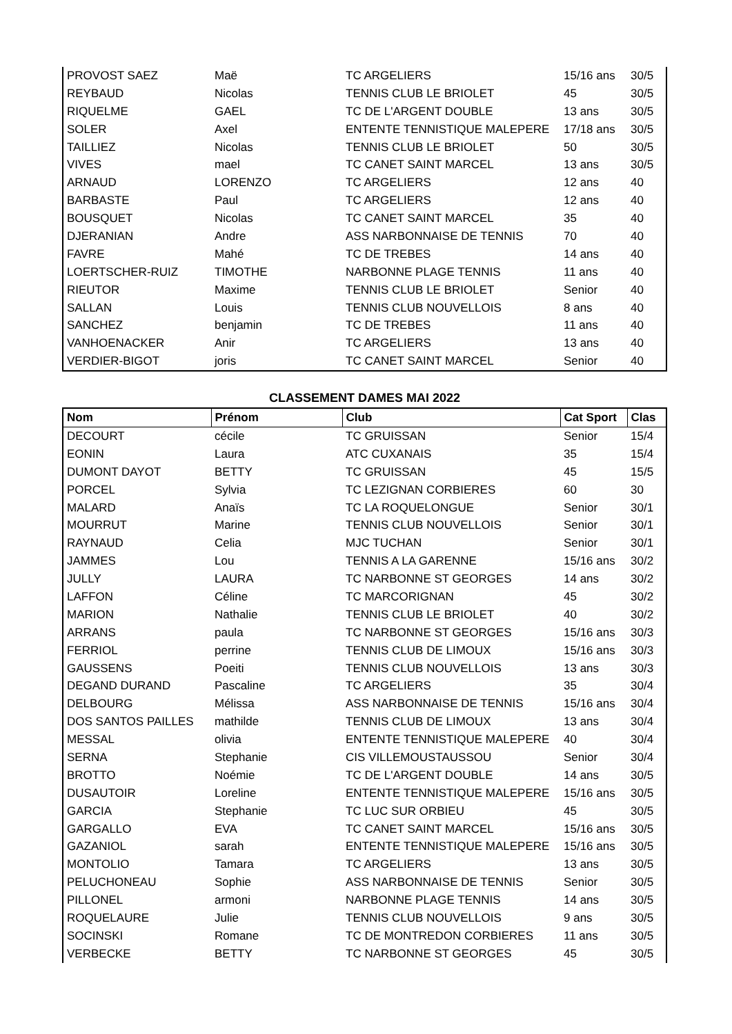| PROVOST SAEZ | Maë | TC ARGELIERS | 15/16 ans | 30/5 |
| REYBAUD | Nicolas | TENNIS CLUB LE BRIOLET | 45 | 30/5 |
| RIQUELME | GAEL | TC DE L'ARGENT DOUBLE | 13 ans | 30/5 |
| SOLER | Axel | ENTENTE TENNISTIQUE MALEPERE | 17/18 ans | 30/5 |
| TAILLIEZ | Nicolas | TENNIS CLUB LE BRIOLET | 50 | 30/5 |
| VIVES | mael | TC CANET SAINT MARCEL | 13 ans | 30/5 |
| ARNAUD | LORENZO | TC ARGELIERS | 12 ans | 40 |
| BARBASTE | Paul | TC ARGELIERS | 12 ans | 40 |
| BOUSQUET | Nicolas | TC CANET SAINT MARCEL | 35 | 40 |
| DJERANIAN | Andre | ASS NARBONNAISE DE TENNIS | 70 | 40 |
| FAVRE | Mahé | TC DE TREBES | 14 ans | 40 |
| LOERTSCHER-RUIZ | TIMOTHE | NARBONNE PLAGE TENNIS | 11 ans | 40 |
| RIEUTOR | Maxime | TENNIS CLUB LE BRIOLET | Senior | 40 |
| SALLAN | Louis | TENNIS CLUB NOUVELLOIS | 8 ans | 40 |
| SANCHEZ | benjamin | TC DE TREBES | 11 ans | 40 |
| VANHOENACKER | Anir | TC ARGELIERS | 13 ans | 40 |
| VERDIER-BIGOT | joris | TC CANET SAINT MARCEL | Senior | 40 |
CLASSEMENT DAMES MAI 2022
| Nom | Prénom | Club | Cat Sport | Clas |
| --- | --- | --- | --- | --- |
| DECOURT | cécile | TC GRUISSAN | Senior | 15/4 |
| EONIN | Laura | ATC CUXANAIS | 35 | 15/4 |
| DUMONT DAYOT | BETTY | TC GRUISSAN | 45 | 15/5 |
| PORCEL | Sylvia | TC LEZIGNAN CORBIERES | 60 | 30 |
| MALARD | Anaïs | TC LA ROQUELONGUE | Senior | 30/1 |
| MOURRUT | Marine | TENNIS CLUB NOUVELLOIS | Senior | 30/1 |
| RAYNAUD | Celia | MJC TUCHAN | Senior | 30/1 |
| JAMMES | Lou | TENNIS A LA GARENNE | 15/16 ans | 30/2 |
| JULLY | LAURA | TC NARBONNE ST GEORGES | 14 ans | 30/2 |
| LAFFON | Céline | TC MARCORIGNAN | 45 | 30/2 |
| MARION | Nathalie | TENNIS CLUB LE BRIOLET | 40 | 30/2 |
| ARRANS | paula | TC NARBONNE ST GEORGES | 15/16 ans | 30/3 |
| FERRIOL | perrine | TENNIS CLUB DE LIMOUX | 15/16 ans | 30/3 |
| GAUSSENS | Poeiti | TENNIS CLUB NOUVELLOIS | 13 ans | 30/3 |
| DEGAND DURAND | Pascaline | TC ARGELIERS | 35 | 30/4 |
| DELBOURG | Mélissa | ASS NARBONNAISE DE TENNIS | 15/16 ans | 30/4 |
| DOS SANTOS PAILLES | mathilde | TENNIS CLUB DE LIMOUX | 13 ans | 30/4 |
| MESSAL | olivia | ENTENTE TENNISTIQUE MALEPERE | 40 | 30/4 |
| SERNA | Stephanie | CIS VILLEMOUSTAUSSOU | Senior | 30/4 |
| BROTTO | Noémie | TC DE L'ARGENT DOUBLE | 14 ans | 30/5 |
| DUSAUTOIR | Loreline | ENTENTE TENNISTIQUE MALEPERE | 15/16 ans | 30/5 |
| GARCIA | Stephanie | TC LUC SUR ORBIEU | 45 | 30/5 |
| GARGALLO | EVA | TC CANET SAINT MARCEL | 15/16 ans | 30/5 |
| GAZANIOL | sarah | ENTENTE TENNISTIQUE MALEPERE | 15/16 ans | 30/5 |
| MONTOLIO | Tamara | TC ARGELIERS | 13 ans | 30/5 |
| PELUCHONEAU | Sophie | ASS NARBONNAISE DE TENNIS | Senior | 30/5 |
| PILLONEL | armoni | NARBONNE PLAGE TENNIS | 14 ans | 30/5 |
| ROQUELAURE | Julie | TENNIS CLUB NOUVELLOIS | 9 ans | 30/5 |
| SOCINSKI | Romane | TC DE MONTREDON CORBIERES | 11 ans | 30/5 |
| VERBECKE | BETTY | TC NARBONNE ST GEORGES | 45 | 30/5 |